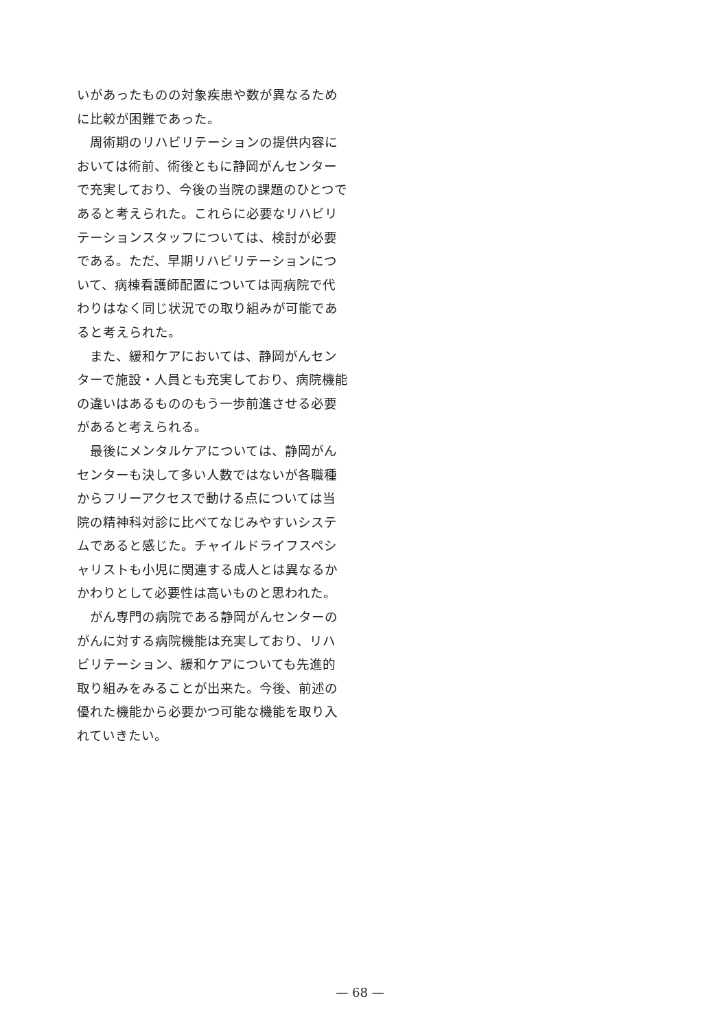いがあったものの対象疾患や数が異なるために比較が困難であった。
周術期のリハビリテーションの提供内容においては術前、術後ともに静岡がんセンターで充実しており、今後の当院の課題のひとつであると考えられた。これらに必要なリハビリテーションスタッフについては、検討が必要である。ただ、早期リハビリテーションについて、病棟看護師配置については両病院で代わりはなく同じ状況での取り組みが可能であると考えられた。
また、緩和ケアにおいては、静岡がんセンターで施設・人員とも充実しており、病院機能の違いはあるもののもう一歩前進させる必要があると考えられる。
最後にメンタルケアについては、静岡がんセンターも決して多い人数ではないが各職種からフリーアクセスで動ける点については当院の精神科対診に比べてなじみやすいシステムであると感じた。チャイルドライフスペシャリストも小児に関連する成人とは異なるかかわりとして必要性は高いものと思われた。
がん専門の病院である静岡がんセンターのがんに対する病院機能は充実しており、リハビリテーション、緩和ケアについても先進的取り組みをみることが出来た。今後、前述の優れた機能から必要かつ可能な機能を取り入れていきたい。
— 68 —